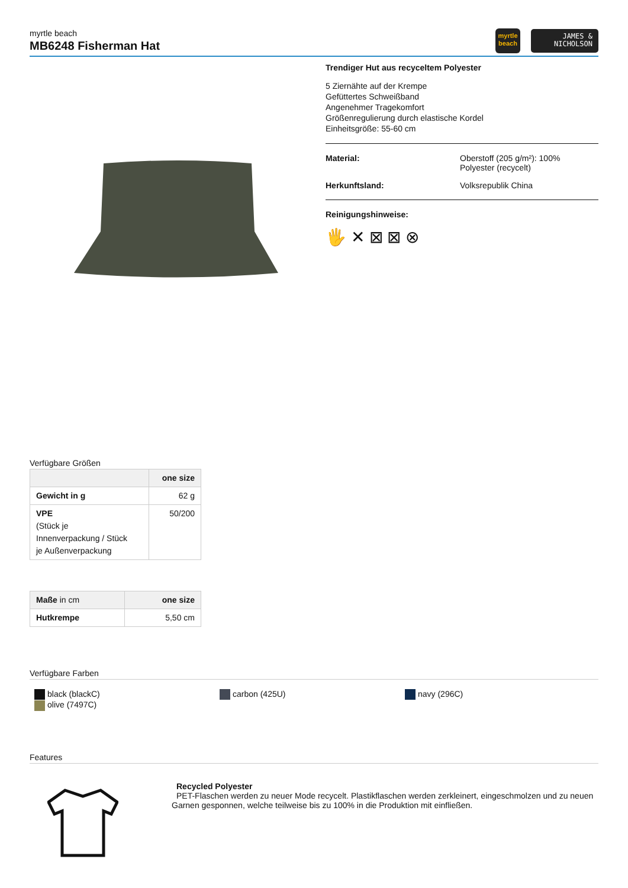myrtle beach
MB6248 Fisherman Hat
myrtle
beach
JAMES &
NICHOLSON
Trendiger Hut aus recyceltem Polyester
5 Ziernähte auf der Krempe
Gefüttertes Schweißband
Angenehmer Tragekomfort
Größenregulierung durch elastische Kordel
Einheitsgröße: 55-60 cm
Material: Oberstoff (205 g/m²): 100%
Polyester (recycelt)
Herkunftsland: Volksrepublik China
Reinigungshinweise:
🖐 ✕ ⊠ ⊠ ⊗
Verfügbare Größen
| | one size |
| --- | --- |
| Gewicht in g | 62 g |
| VPE (Stück je Innenverpackung / Stück je Außenverpackung | 50/200 |
| Maße in cm | one size |
| --- | --- |
| Hutkrempe | 5,50 cm |
Verfügbare Farben
black (blackC)
olive (7497C)
carbon (425U) navy (296C)
Features
Recycled Polyester
PET-Flaschen werden zu neuer Mode recycelt. Plastikflaschen werden zerkleinert, eingeschmolzen und zu neuen
Garnen gesponnen, welche teilweise bis zu 100% in die Produktion mit einfließen.